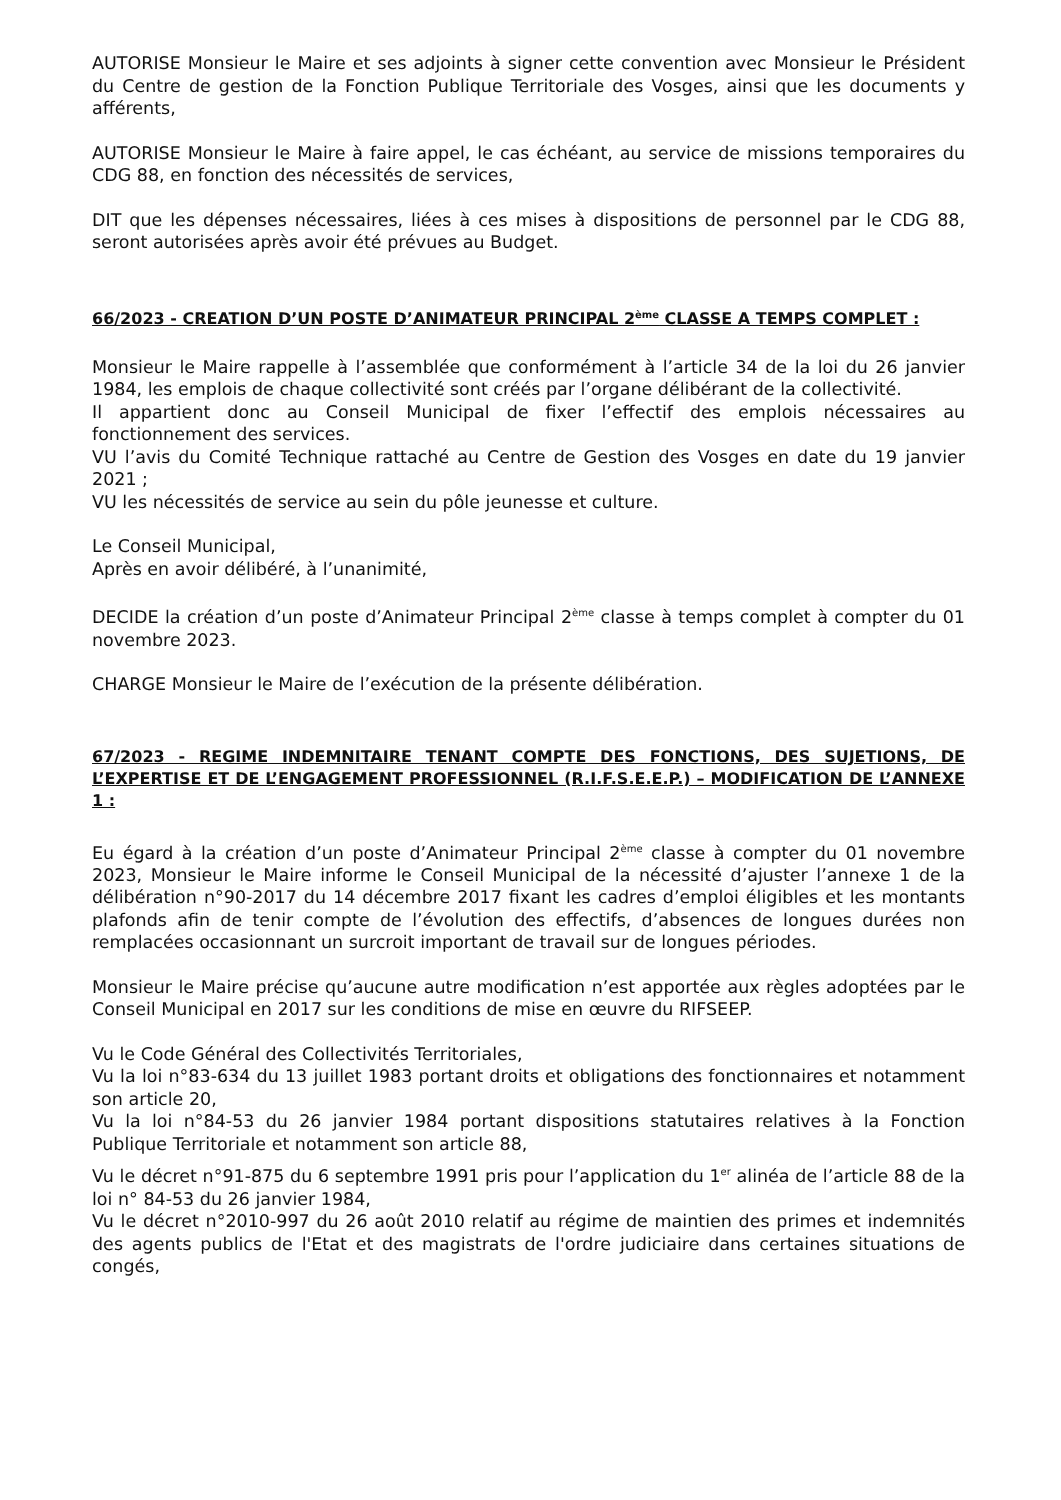AUTORISE Monsieur le Maire et ses adjoints à signer cette convention avec Monsieur le Président du Centre de gestion de la Fonction Publique Territoriale des Vosges, ainsi que les documents y afférents,
AUTORISE Monsieur le Maire à faire appel, le cas échéant, au service de missions temporaires du CDG 88, en fonction des nécessités de services,
DIT que les dépenses nécessaires, liées à ces mises à dispositions de personnel par le CDG 88, seront autorisées après avoir été prévues au Budget.
66/2023 - CREATION D’UN POSTE D’ANIMATEUR PRINCIPAL 2<sup>ème</sup> CLASSE A TEMPS COMPLET :
Monsieur le Maire rappelle à l’assemblée que conformément à l’article 34 de la loi du 26 janvier 1984, les emplois de chaque collectivité sont créés par l’organe délibérant de la collectivité.
Il appartient donc au Conseil Municipal de fixer l’effectif des emplois nécessaires au fonctionnement des services.
VU l’avis du Comité Technique rattaché au Centre de Gestion des Vosges en date du 19 janvier 2021 ;
VU les nécessités de service au sein du pôle jeunesse et culture.
Le Conseil Municipal,
Après en avoir délibéré, à l’unanimité,
DECIDE la création d’un poste d’Animateur Principal 2<sup>ème</sup> classe à temps complet à compter du 01 novembre 2023.
CHARGE Monsieur le Maire de l’exécution de la présente délibération.
67/2023 - REGIME INDEMNITAIRE TENANT COMPTE DES FONCTIONS, DES SUJETIONS, DE L’EXPERTISE ET DE L’ENGAGEMENT PROFESSIONNEL (R.I.F.S.E.E.P.) – MODIFICATION DE L’ANNEXE 1 :
Eu égard à la création d’un poste d’Animateur Principal 2<sup>ème</sup> classe à compter du 01 novembre 2023, Monsieur le Maire informe le Conseil Municipal de la nécessité d’ajuster l’annexe 1 de la délibération n°90-2017 du 14 décembre 2017 fixant les cadres d’emploi éligibles et les montants plafonds afin de tenir compte de l’évolution des effectifs, d’absences de longues durées non remplacées occasionnant un surcroit important de travail sur de longues périodes.
Monsieur le Maire précise qu’aucune autre modification n’est apportée aux règles adoptées par le Conseil Municipal en 2017 sur les conditions de mise en œuvre du RIFSEEP.
Vu le Code Général des Collectivités Territoriales,
Vu la loi n°83-634 du 13 juillet 1983 portant droits et obligations des fonctionnaires et notamment son article 20,
Vu la loi n°84-53 du 26 janvier 1984 portant dispositions statutaires relatives à la Fonction Publique Territoriale et notamment son article 88,
Vu le décret n°91-875 du 6 septembre 1991 pris pour l’application du 1<sup>er</sup> alinéa de l’article 88 de la loi n° 84-53 du 26 janvier 1984,
Vu le décret n°2010-997 du 26 août 2010 relatif au régime de maintien des primes et indemnités des agents publics de l'Etat et des magistrats de l'ordre judiciaire dans certaines situations de congés,